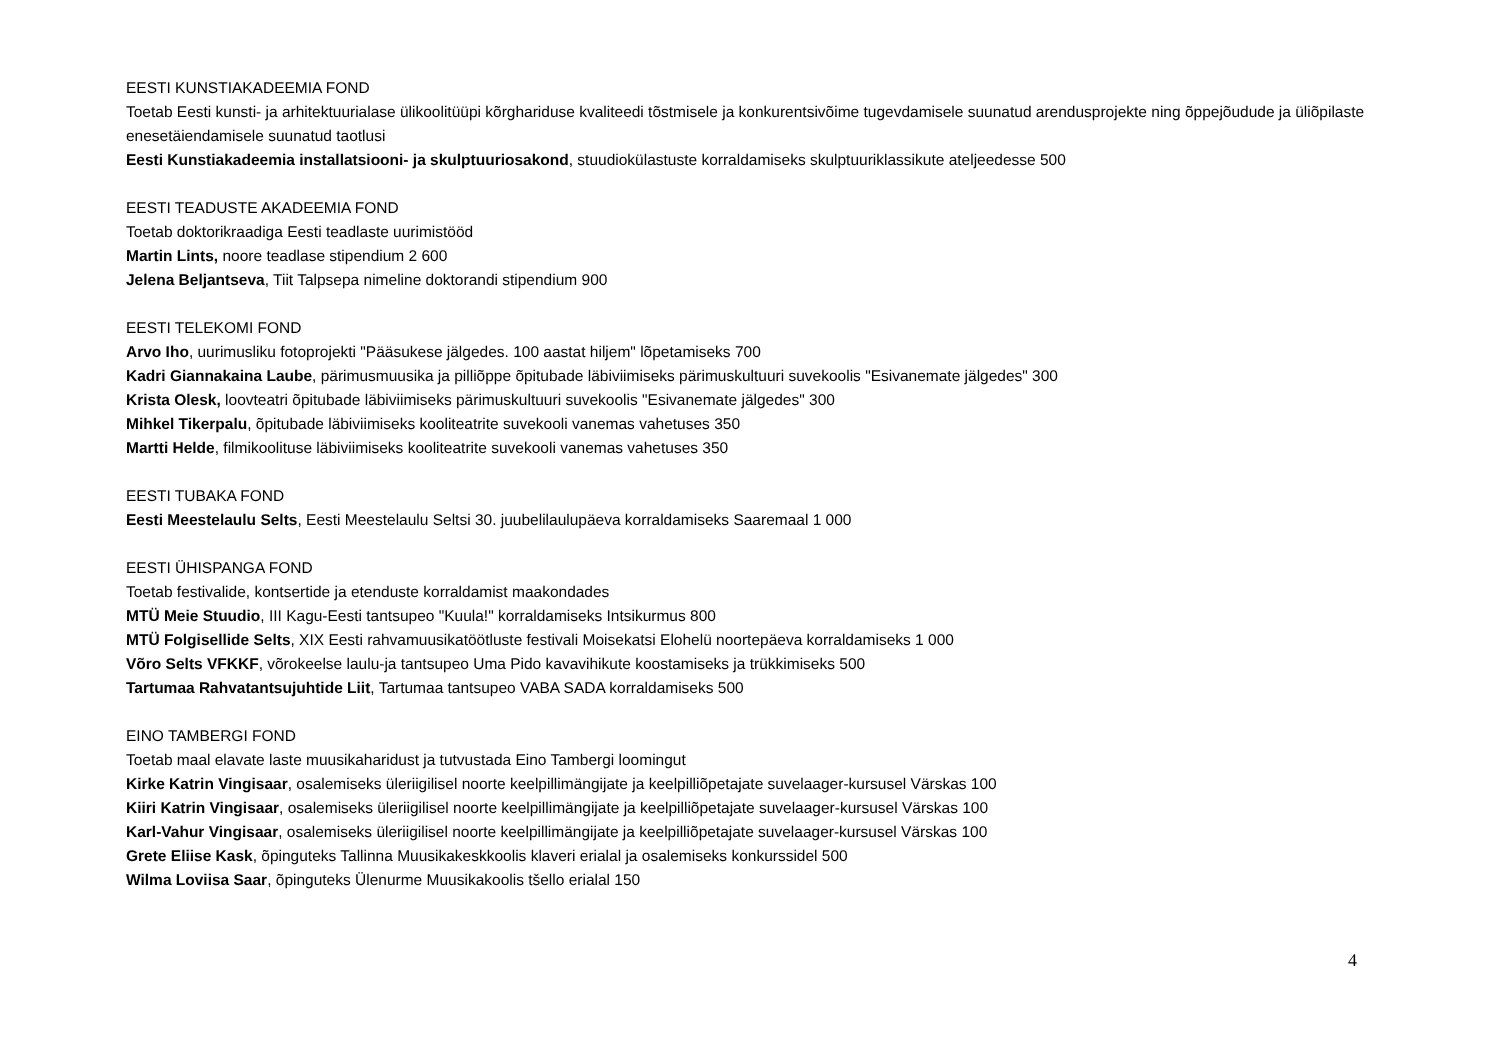EESTI KUNSTIAKADEEMIA FOND
Toetab Eesti kunsti- ja arhitektuurialase ülikoolitüüpi kõrghariduse kvaliteedi tõstmisele ja konkurentsivõime tugevdamisele suunatud arendusprojekte ning õppejõudude ja üliõpilaste enesetäiendamisele suunatud taotlusi
Eesti Kunstiakadeemia installatsiooni- ja skulptuuriosakond, stuudiokülastuste korraldamiseks skulptuuriklassikute ateljeedesse 500
EESTI TEADUSTE AKADEEMIA FOND
Toetab doktorikraadiga Eesti teadlaste uurimistööd
Martin Lints, noore teadlase stipendium 2 600
Jelena Beljantseva, Tiit Talpsepa nimeline doktorandi stipendium 900
EESTI TELEKOMI FOND
Arvo Iho, uurimusliku fotoprojekti "Pääsukese jälgedes. 100 aastat hiljem" lõpetamiseks 700
Kadri Giannakaina Laube, pärimusmuusika ja pilliõppe õpitubade läbiviimiseks pärimuskultuuri suvekoolis "Esivanemate jälgedes" 300
Krista Olesk, loovteatri õpitubade läbiviimiseks pärimuskultuuri suvekoolis "Esivanemate jälgedes" 300
Mihkel Tikerpalu, õpitubade läbiviimiseks kooliteatrite suvekooli vanemas vahetuses 350
Martti Helde, filmikoolituse läbiviimiseks kooliteatrite suvekooli vanemas vahetuses 350
EESTI TUBAKA FOND
Eesti Meestelaulu Selts, Eesti Meestelaulu Seltsi 30. juubelilaulupäeva korraldamiseks Saaremaal 1 000
EESTI ÜHISPANGA FOND
Toetab festivalide, kontsertide ja etenduste korraldamist maakondades
MTÜ Meie Stuudio, III Kagu-Eesti tantsupeo "Kuula!" korraldamiseks Intsikurmus 800
MTÜ Folgisellide Selts, XIX Eesti rahvamuusikatöötluste festivali Moisekatsi Elohelü noortepäeva korraldamiseks 1 000
Võro Selts VFKKF, võrokeelse laulu-ja tantsupeo Uma Pido kavavihikute koostamiseks ja trükkimiseks 500
Tartumaa Rahvatantsujuhtide Liit, Tartumaa tantsupeo VABA SADA korraldamiseks 500
EINO TAMBERGI FOND
Toetab maal elavate laste muusikaharidust ja tutvustada Eino Tambergi loomingut
Kirke Katrin Vingisaar, osalemiseks üleriigilisel noorte keelpillimängijate ja keelpilliõpetajate suvelaager-kursusel Värskas 100
Kiiri Katrin Vingisaar, osalemiseks üleriigilisel noorte keelpillimängijate ja keelpilliõpetajate suvelaager-kursusel Värskas 100
Karl-Vahur Vingisaar, osalemiseks üleriigilisel noorte keelpillimängijate ja keelpilliõpetajate suvelaager-kursusel Värskas 100
Grete Eliise Kask, õpinguteks Tallinna Muusikakeskkoolis klaveri erialal ja osalemiseks konkurssidel 500
Wilma Loviisa Saar, õpinguteks Ülenurme Muusikakoolis tšello erialal 150
4